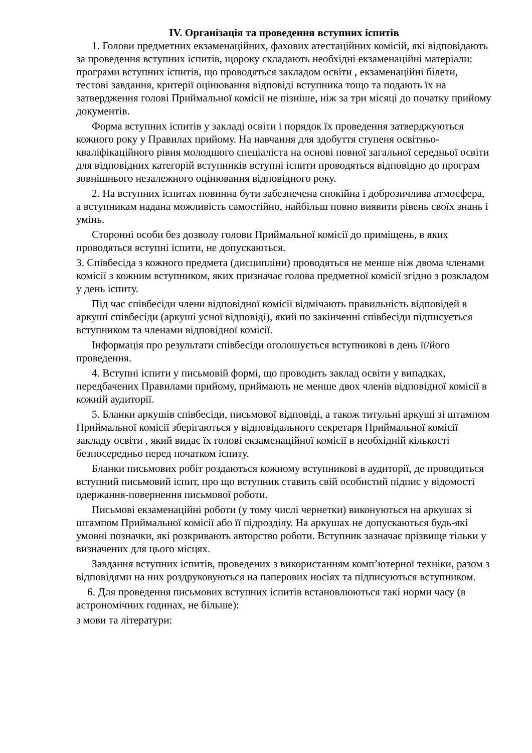IV. Організація та проведення вступних іспитів
1. Голови предметних екзаменаційних, фахових атестаційних комісій, які відповідають за проведення вступних іспитів, щороку складають необхідні екзаменаційні матеріали: програми вступних іспитів, що проводяться закладом освіти , екзаменаційні білети, тестові завдання, критерії оцінювання відповіді вступника тощо та подають їх на затвердження голові Приймальної комісії не пізніше, ніж за три місяці до початку прийому документів.
Форма вступних іспитів у закладі освіти і порядок їх проведення затверджуються кожного року у Правилах прийому. На навчання для здобуття ступеня освітньо-кваліфікаційного рівня молодшого спеціаліста на основі повної загальної середньої освіти для відповідних категорій вступників вступні іспити проводяться відповідно до програм зовнішнього незалежного оцінювання відповідного року.
2. На вступних іспитах повинна бути забезпечена спокійна і доброзичлива атмосфера, а вступникам надана можливість самостійно, найбільш повно виявити рівень своїх знань і умінь.
Сторонні особи без дозволу голови Приймальної комісії до приміщень, в яких проводяться вступні іспити, не допускаються.
3. Співбесіда з кожного предмета (дисципліни) проводяться не менше ніж двома членами комісії з кожним вступником, яких призначає голова предметної комісії згідно з розкладом у день іспиту.
Під час співбесіди члени відповідної комісії відмічають правильність відповідей в аркуші співбесіди (аркуші усної відповіді), який по закінченні співбесіди підписується вступником та членами відповідної комісії.
Інформація про результати співбесіди оголошується вступникові в день її/його проведення.
4. Вступні іспити у письмовій формі, що проводить заклад освіти у випадках, передбачених Правилами прийому, приймають не менше двох членів відповідної комісії в кожній аудиторії.
5. Бланки аркушів співбесіди, письмової відповіді, а також титульні аркуші зі штампом Приймальної комісії зберігаються у відповідального секретаря Приймальної комісії закладу освіти , який видає їх голові екзаменаційної комісії в необхідній кількості безпосередньо перед початком іспиту.
Бланки письмових робіт роздаються кожному вступникові в аудиторії, де проводиться вступний письмовий іспит, про що вступник ставить свій особистий підпис у відомості одержання-повернення письмової роботи.
Письмові екзаменаційні роботи (у тому числі чернетки) виконуються на аркушах зі штампом Приймальної комісії або її підрозділу. На аркушах не допускаються будь-які умовні позначки, які розкривають авторство роботи. Вступник зазначає прізвище тільки у визначених для цього місцях.
Завдання вступних іспитів, проведених з використанням комп’ютерної техніки, разом з відповідями на них роздруковуються на паперових носіях та підписуються вступником.
6. Для проведення письмових вступних іспитів встановлюються такі норми часу (в астрономічних годинах, не більше):
з мови та літератури: